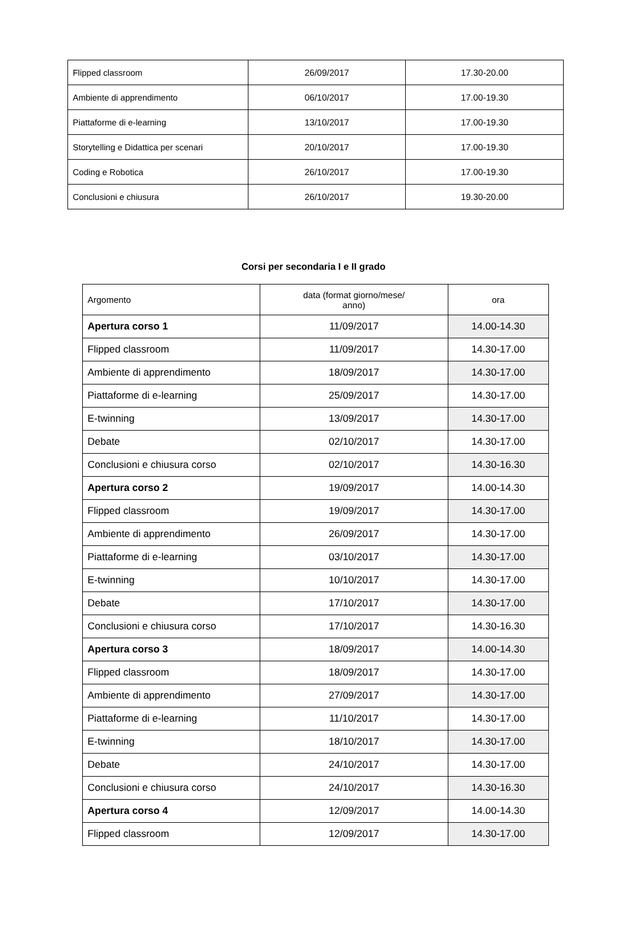| Flipped classroom | 26/09/2017 | 17.30-20.00 |
| Ambiente di apprendimento | 06/10/2017 | 17.00-19.30 |
| Piattaforme di e-learning | 13/10/2017 | 17.00-19.30 |
| Storytelling e Didattica per scenari | 20/10/2017 | 17.00-19.30 |
| Coding e Robotica | 26/10/2017 | 17.00-19.30 |
| Conclusioni e chiusura | 26/10/2017 | 19.30-20.00 |
Corsi per secondaria I e II grado
| Argomento | data (format giorno/mese/ anno) | ora |
| Apertura corso 1 | 11/09/2017 | 14.00-14.30 |
| Flipped classroom | 11/09/2017 | 14.30-17.00 |
| Ambiente di apprendimento | 18/09/2017 | 14.30-17.00 |
| Piattaforme di e-learning | 25/09/2017 | 14.30-17.00 |
| E-twinning | 13/09/2017 | 14.30-17.00 |
| Debate | 02/10/2017 | 14.30-17.00 |
| Conclusioni e chiusura corso | 02/10/2017 | 14.30-16.30 |
| Apertura corso 2 | 19/09/2017 | 14.00-14.30 |
| Flipped classroom | 19/09/2017 | 14.30-17.00 |
| Ambiente di apprendimento | 26/09/2017 | 14.30-17.00 |
| Piattaforme di e-learning | 03/10/2017 | 14.30-17.00 |
| E-twinning | 10/10/2017 | 14.30-17.00 |
| Debate | 17/10/2017 | 14.30-17.00 |
| Conclusioni e chiusura corso | 17/10/2017 | 14.30-16.30 |
| Apertura corso 3 | 18/09/2017 | 14.00-14.30 |
| Flipped classroom | 18/09/2017 | 14.30-17.00 |
| Ambiente di apprendimento | 27/09/2017 | 14.30-17.00 |
| Piattaforme di e-learning | 11/10/2017 | 14.30-17.00 |
| E-twinning | 18/10/2017 | 14.30-17.00 |
| Debate | 24/10/2017 | 14.30-17.00 |
| Conclusioni e chiusura corso | 24/10/2017 | 14.30-16.30 |
| Apertura corso 4 | 12/09/2017 | 14.00-14.30 |
| Flipped classroom | 12/09/2017 | 14.30-17.00 |